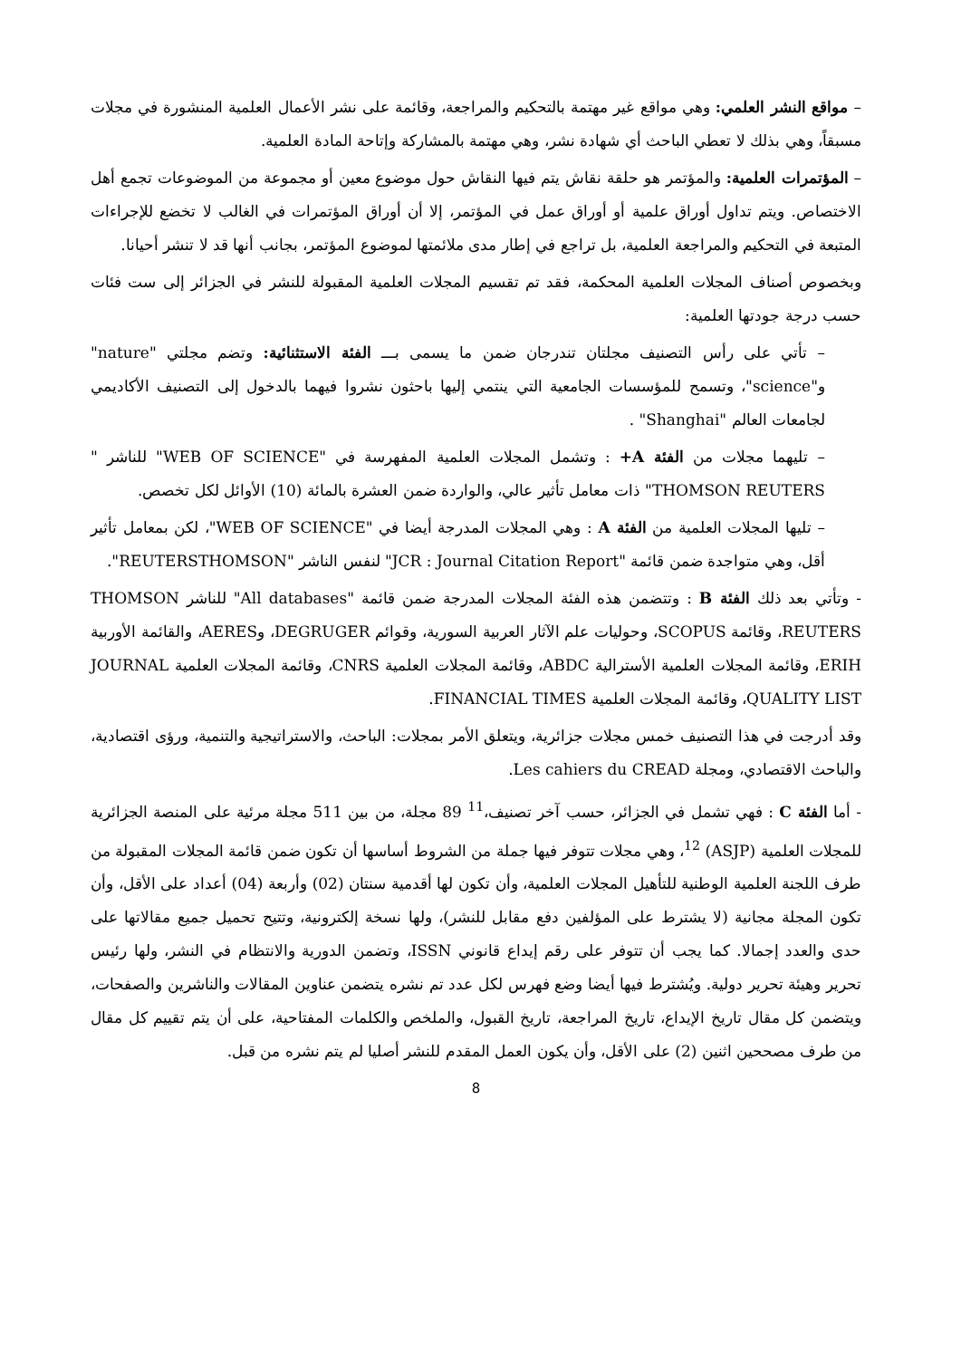– مواقع النشر العلمي: وهي مواقع غير مهتمة بالتحكيم والمراجعة، وقائمة على نشر الأعمال العلمية المنشورة في مجلات مسبقاً، وهي بذلك لا تعطي الباحث أي شهادة نشر، وهي مهتمة بالمشاركة وإتاحة المادة العلمية.
– المؤتمرات العلمية: والمؤتمر هو حلقة نقاش يتم فيها النقاش حول موضوع معين أو مجموعة من الموضوعات تجمع أهل الاختصاص. ويتم تداول أوراق علمية أو أوراق عمل في المؤتمر، إلا أن أوراق المؤتمرات في الغالب لا تخضع للإجراءات المتبعة في التحكيم والمراجعة العلمية، بل تراجع في إطار مدى ملائمتها لموضوع المؤتمر، بجانب أنها قد لا تنشر أحيانا.
وبخصوص أصناف المجلات العلمية المحكمة، فقد تم تقسيم المجلات العلمية المقبولة للنشر في الجزائر إلى ست فئات حسب درجة جودتها العلمية:
– تأتي على رأس التصنيف مجلتان تندرجان ضمن ما يسمى بـــ الفئة الاستثنائية: وتضم مجلتي "nature" و"science"، وتسمح للمؤسسات الجامعية التي ينتمي إليها باحثون نشروا فيهما بالدخول إلى التصنيف الأكاديمي لجامعات العالم "Shanghai" .
– تليهما مجلات من الفئة A+ : وتشمل المجلات العلمية المفهرسة في "WEB OF SCIENCE" للناشر " THOMSON REUTERS" ذات معامل تأثير عالي، والواردة ضمن العشرة بالمائة (10) الأوائل لكل تخصص.
– تليها المجلات العلمية من الفئة A : وهي المجلات المدرجة أيضا في "WEB OF SCIENCE"، لكن بمعامل تأثير أقل، وهي متواجدة ضمن قائمة "JCR : Journal Citation Report" لنفس الناشر "REUTERSTHOMSON".
- وتأتي بعد ذلك الفئة B : وتتضمن هذه الفئة المجلات المدرجة ضمن قائمة "All databases" للناشر THOMSON REUTERS، وقائمة SCOPUS، وحوليات علم الآثار العربية السورية، وقوائم DEGRUGER، وAERES، والقائمة الأوربية ERIH، وقائمة المجلات العلمية الأسترالية ABDC، وقائمة المجلات العلمية CNRS، وقائمة المجلات العلمية JOURNAL QUALITY LIST، وقائمة المجلات العلمية FINANCIAL TIMES.
وقد أدرجت في هذا التصنيف خمس مجلات جزائرية، ويتعلق الأمر بمجلات: الباحث، والاستراتيجية والتنمية، ورؤى اقتصادية، والباحث الاقتصادي، ومجلة Les cahiers du CREAD.
- أما الفئة C : فهي تشمل في الجزائر، حسب آخر تصنيف،<sup>11</sup> 89 مجلة، من بين 511 مجلة مرئية على المنصة الجزائرية للمجلات العلمية (ASJP) <sup>12</sup>، وهي مجلات تتوفر فيها جملة من الشروط أساسها أن تكون ضمن قائمة المجلات المقبولة من طرف اللجنة العلمية الوطنية للتأهيل المجلات العلمية، وأن تكون لها أقدمية سنتان (02) وأربعة (04) أعداد على الأقل، وأن تكون المجلة مجانية (لا يشترط على المؤلفين دفع مقابل للنشر)، ولها نسخة إلكترونية، وتتيح تحميل جميع مقالاتها على حدى والعدد إجمالا. كما يجب أن تتوفر على رقم إيداع قانوني ISSN، وتضمن الدورية والانتظام في النشر، ولها رئيس تحرير وهيئة تحرير دولية. ويُشترط فيها أيضا وضع فهرس لكل عدد تم نشره يتضمن عناوين المقالات والناشرين والصفحات، ويتضمن كل مقال تاريخ الإيداع، تاريخ المراجعة، تاريخ القبول، والملخص والكلمات المفتاحية، على أن يتم تقييم كل مقال من طرف مصححين اثنين (2) على الأقل، وأن يكون العمل المقدم للنشر أصليا لم يتم نشره من قبل.
8